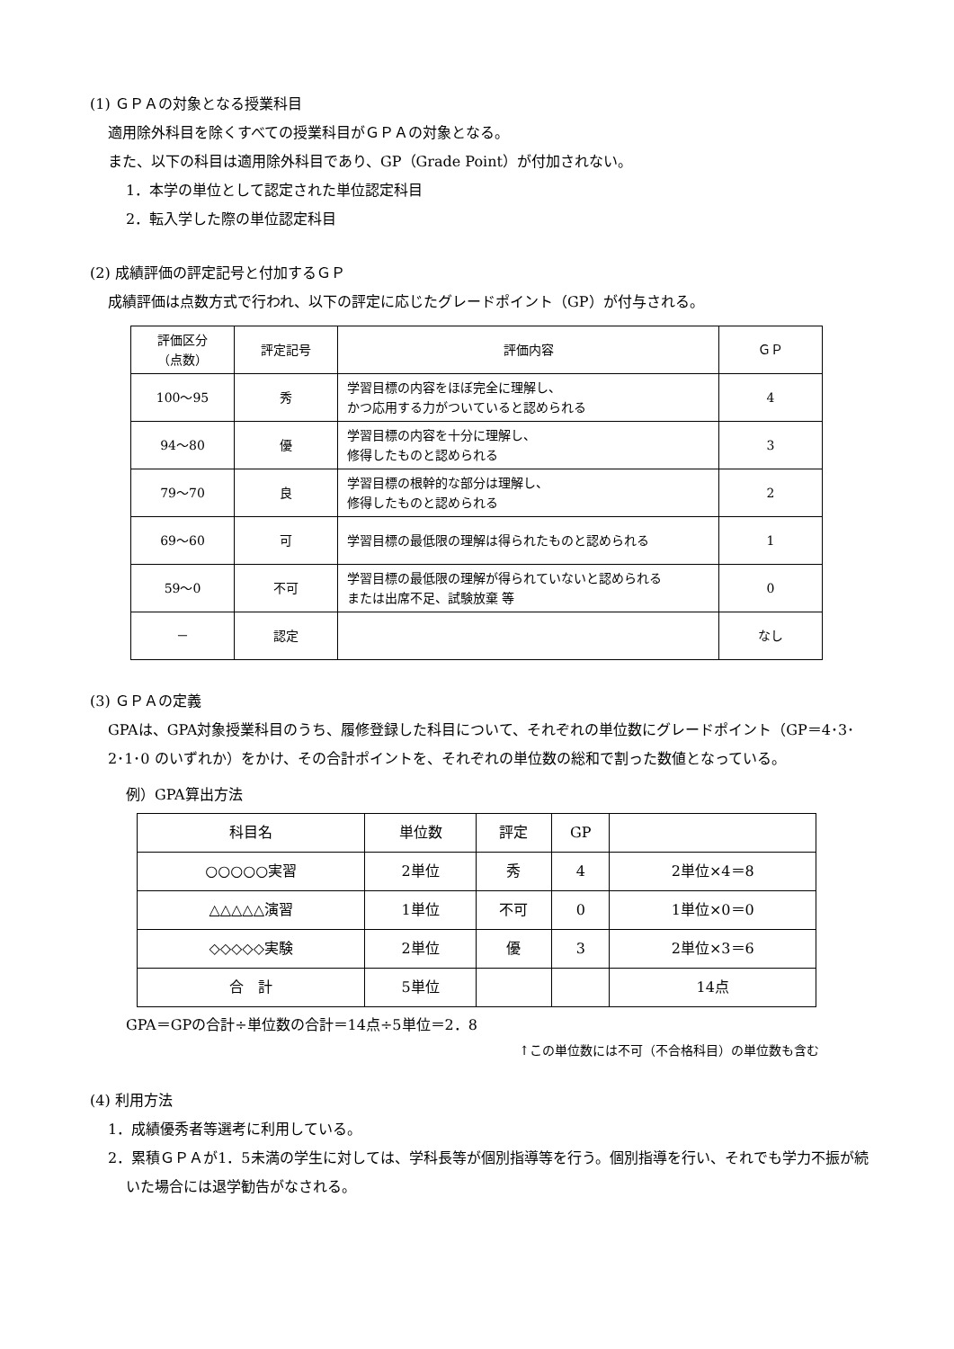(1) ＧＰＡの対象となる授業科目
適用除外科目を除くすべての授業科目がＧＰＡの対象となる。
また、以下の科目は適用除外科目であり、GP（Grade Point）が付加されない。
1．本学の単位として認定された単位認定科目
2．転入学した際の単位認定科目
(2) 成績評価の評定記号と付加するＧＰ
成績評価は点数方式で行われ、以下の評定に応じたグレードポイント（GP）が付与される。
| 評価区分 （点数） | 評定記号 | 評価内容 | ＧＰ |
| --- | --- | --- | --- |
| 100～95 | 秀 | 学習目標の内容をほぼ完全に理解し、 かつ応用する力がついていると認められる | 4 |
| 94～80 | 優 | 学習目標の内容を十分に理解し、 修得したものと認められる | 3 |
| 79～70 | 良 | 学習目標の根幹的な部分は理解し、 修得したものと認められる | 2 |
| 69～60 | 可 | 学習目標の最低限の理解は得られたものと認められる | 1 |
| 59～0 | 不可 | 学習目標の最低限の理解が得られていないと認められる または出席不足、試験放棄 等 | 0 |
| － | 認定 | | なし |
(3) ＧＰＡの定義
GPAは、GPA対象授業科目のうち、履修登録した科目について、それぞれの単位数にグレードポイント（GP＝4･3･2･1･0 のいずれか）をかけ、その合計ポイントを、それぞれの単位数の総和で割った数値となっている。
例）GPA算出方法
| 科目名 | 単位数 | 評定 | GP | |
| --- | --- | --- | --- | --- |
| ○○○○○実習 | 2単位 | 秀 | 4 | 2単位×4＝8 |
| △△△△△演習 | 1単位 | 不可 | 0 | 1単位×0＝0 |
| ◇◇◇◇◇実験 | 2単位 | 優 | 3 | 2単位×3＝6 |
| 合 計 | 5単位 | | | 14点 |
GPA＝GPの合計÷単位数の合計＝14点÷5単位＝2．8
↑この単位数には不可（不合格科目）の単位数も含む
(4) 利用方法
1．成績優秀者等選考に利用している。
2．累積ＧＰＡが1．5未満の学生に対しては、学科長等が個別指導等を行う。個別指導を行い、それでも学力不振が続いた場合には退学勧告がなされる。